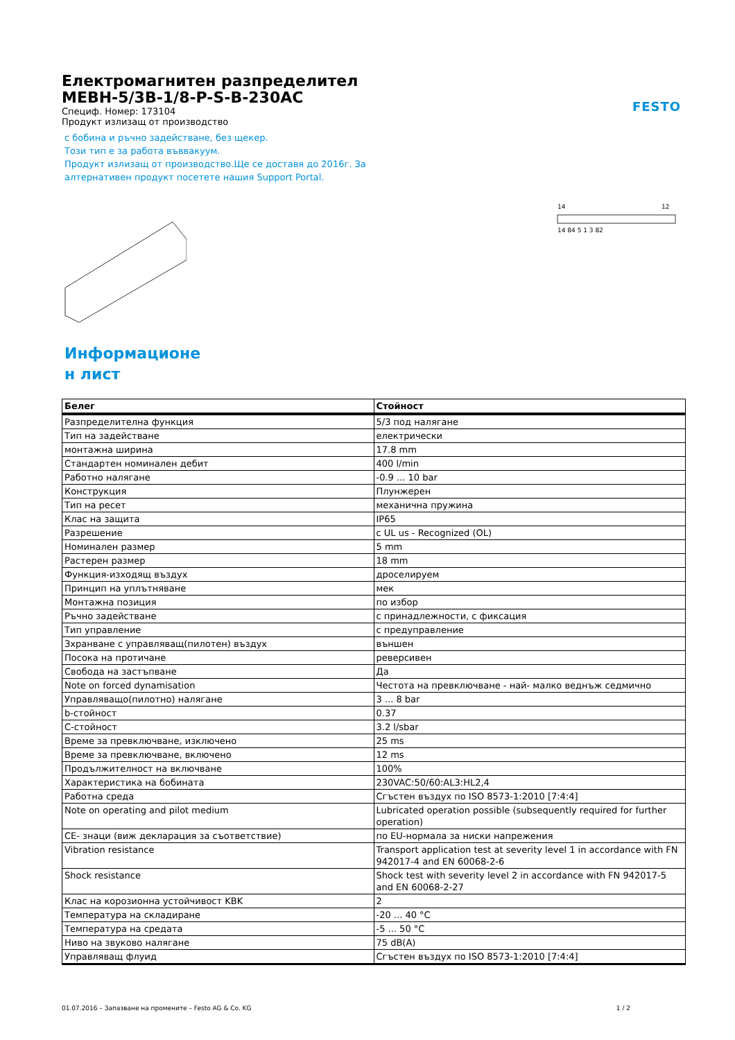FESTO
Електромагнитен разпределител
MEBH-5/3B-1/8-P-S-B-230AC
Специф. Номер: 173104
Продукт излизащ от производство
с бобина и ръчно задействане, без щекер.
Този тип е за работа въввакуум.
Продукт излизащ от производство.Ще се доставя до 2016г. За
алтернативен продукт посетете нашия Support Portal.
14
12
14 84 5 1 3 82
Информационе
н лист
| Белег | Стойност |
| --- | --- |
| Разпределителна функция | 5/3 под налягане |
| Тип на задействане | електрически |
| монтажна ширина | 17.8 mm |
| Стандартен номинален дебит | 400 l/min |
| Работно налягане | -0.9 ... 10 bar |
| Конструкция | Плунжерен |
| Тип на ресет | механична пружина |
| Клас на защита | IP65 |
| Разрешение | c UL us - Recognized (OL) |
| Номинален размер | 5 mm |
| Растерен размер | 18 mm |
| Функция-изходящ въздух | дроселируем |
| Принцип на уплътняване | мек |
| Монтажна позиция | по избор |
| Ръчно задействане | с принадлежности, с фиксация |
| Тип управление | с предуправление |
| Зхранване с управляващ(пилотен) въздух | външен |
| Посока на протичане | реверсивен |
| Свобода на застъпване | Да |
| Note on forced dynamisation | Честота на превключване - най- малко веднъж седмично |
| Управляващо(пилотно) налягане | 3 ... 8 bar |
| b-стойност | 0.37 |
| C-стойност | 3.2 l/sbar |
| Време за превключване, изключено | 25 ms |
| Време за превключване, включено | 12 ms |
| Продължителност на включване | 100% |
| Характеристика на бобината | 230VAC:50/60:AL3:HL2,4 |
| Работна среда | Сгъстен въздух по ISO 8573-1:2010 [7:4:4] |
| Note on operating and pilot medium | Lubricated operation possible (subsequently required for further operation) |
| CE- знаци (виж декларация за съответствие) | по EU-нормала за ниски напрежения |
| Vibration resistance | Transport application test at severity level 1 in accordance with FN 942017-4 and EN 60068-2-6 |
| Shock resistance | Shock test with severity level 2 in accordance with FN 942017-5 and EN 60068-2-27 |
| Клас на корозионна устойчивост KBK | 2 |
| Температура на складиране | -20 ... 40 °C |
| Температура на средата | -5 ... 50 °C |
| Ниво на звуково налягане | 75 dB(A) |
| Управляващ флуид | Сгъстен въздух по ISO 8573-1:2010 [7:4:4] |
01.07.2016 – Запазване на промените – Festo AG & Co. KG 1 / 2